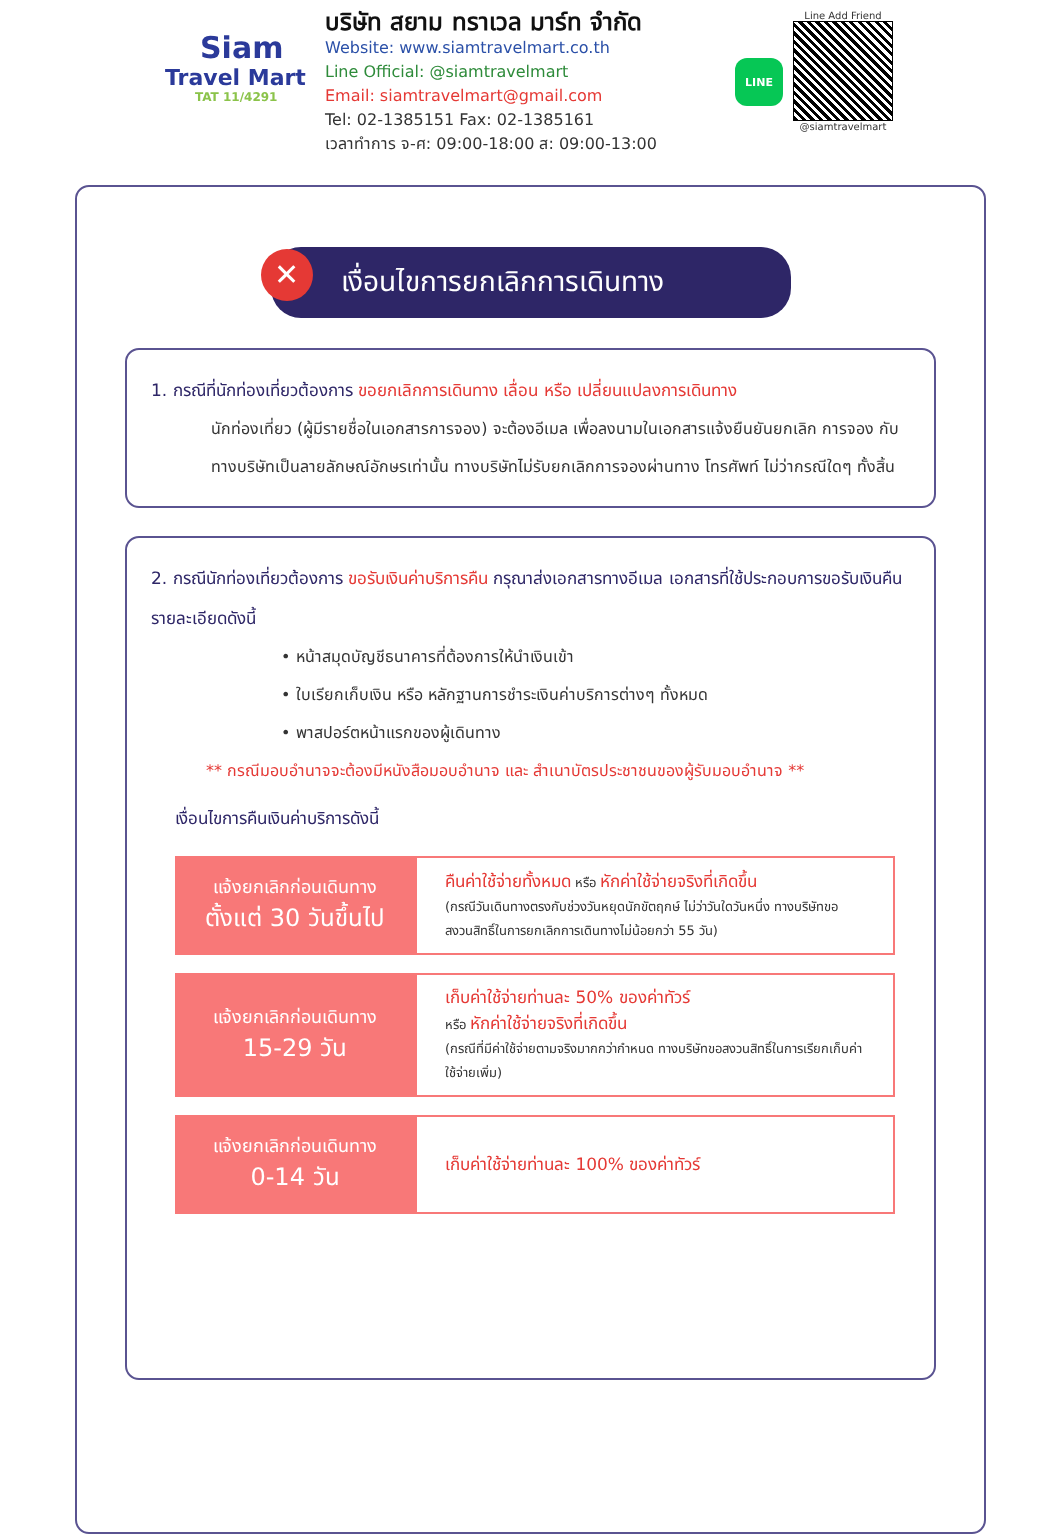Siam
Travel Mart
TAT 11/4291
บริษัท สยาม ทราเวล มาร์ท จำกัด
Website: www.siamtravelmart.co.th
Line Official: @siamtravelmart
Email: siamtravelmart@gmail.com
Tel: 02-1385151 Fax: 02-1385161
เวลาทำการ จ-ศ: 09:00-18:00 ส: 09:00-13:00
LINE
Line Add Friend
@siamtravelmart
✕ เงื่อนไขการยกเลิกการเดินทาง
1. กรณีที่นักท่องเที่ยวต้องการ ขอยกเลิกการเดินทาง เลื่อน หรือ เปลี่ยนแปลงการเดินทาง
นักท่องเที่ยว (ผู้มีรายชื่อในเอกสารการจอง) จะต้องอีเมล เพื่อลงนามในเอกสารแจ้งยืนยันยกเลิก การจอง กับทางบริษัทเป็นลายลักษณ์อักษรเท่านั้น ทางบริษัทไม่รับยกเลิกการจองผ่านทาง โทรศัพท์ ไม่ว่ากรณีใดๆ ทั้งสิ้น
2. กรณีนักท่องเที่ยวต้องการ ขอรับเงินค่าบริการคืน กรุณาส่งเอกสารทางอีเมล เอกสารที่ใช้ประกอบการขอรับเงินคืนรายละเอียดดังนี้
• หน้าสมุดบัญชีธนาคารที่ต้องการให้นำเงินเข้า
• ใบเรียกเก็บเงิน หรือ หลักฐานการชำระเงินค่าบริการต่างๆ ทั้งหมด
• พาสปอร์ตหน้าแรกของผู้เดินทาง
** กรณีมอบอำนาจจะต้องมีหนังสือมอบอำนาจ และ สำเนาบัตรประชาชนของผู้รับมอบอำนาจ **
เงื่อนไขการคืนเงินค่าบริการดังนี้
| แจ้งยกเลิกก่อนเดินทาง ตั้งแต่ 30 วันขึ้นไป | คืนค่าใช้จ่ายทั้งหมด หรือ หักค่าใช้จ่ายจริงที่เกิดขึ้น (กรณีวันเดินทางตรงกับช่วงวันหยุดนักขัตฤกษ์ ไม่ว่าวันใดวันหนึ่ง ทางบริษัทขอสงวนสิทธิ์ในการยกเลิกการเดินทางไม่น้อยกว่า 55 วัน) |
| แจ้งยกเลิกก่อนเดินทาง 15-29 วัน | เก็บค่าใช้จ่ายท่านละ 50% ของค่าทัวร์ หรือ หักค่าใช้จ่ายจริงที่เกิดขึ้น (กรณีที่มีค่าใช้จ่ายตามจริงมากกว่ากำหนด ทางบริษัทขอสงวนสิทธิ์ในการเรียกเก็บค่าใช้จ่ายเพิ่ม) |
| แจ้งยกเลิกก่อนเดินทาง 0-14 วัน | เก็บค่าใช้จ่ายท่านละ 100% ของค่าทัวร์ |